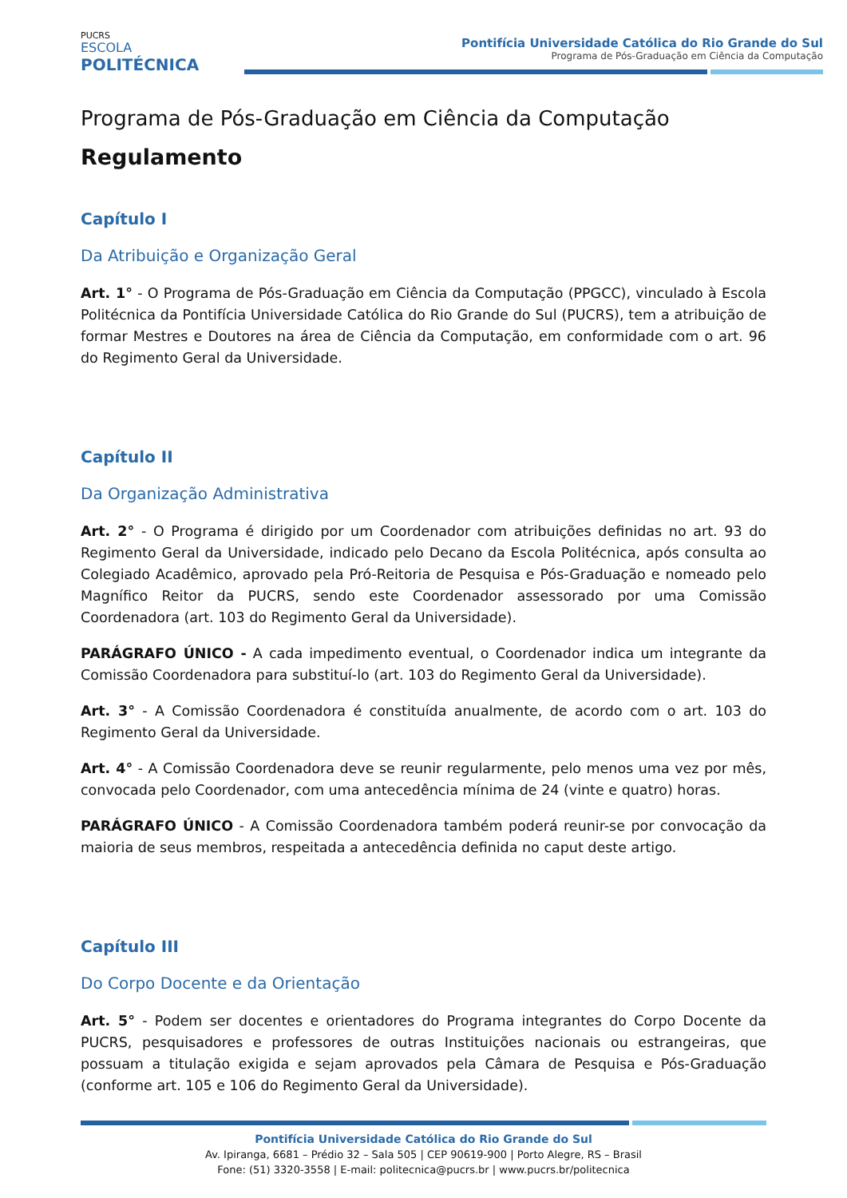PUCRS
ESCOLA
POLITÉCNICA
Pontifícia Universidade Católica do Rio Grande do Sul
Programa de Pós-Graduação em Ciência da Computação
Programa de Pós-Graduação em Ciência da Computação
Regulamento
Capítulo I
Da Atribuição e Organização Geral
Art. 1° - O Programa de Pós-Graduação em Ciência da Computação (PPGCC), vinculado à Escola Politécnica da Pontifícia Universidade Católica do Rio Grande do Sul (PUCRS), tem a atribuição de formar Mestres e Doutores na área de Ciência da Computação, em conformidade com o art. 96 do Regimento Geral da Universidade.
Capítulo II
Da Organização Administrativa
Art. 2° - O Programa é dirigido por um Coordenador com atribuições definidas no art. 93 do Regimento Geral da Universidade, indicado pelo Decano da Escola Politécnica, após consulta ao Colegiado Acadêmico, aprovado pela Pró-Reitoria de Pesquisa e Pós-Graduação e nomeado pelo Magnífico Reitor da PUCRS, sendo este Coordenador assessorado por uma Comissão Coordenadora (art. 103 do Regimento Geral da Universidade).
PARÁGRAFO ÚNICO - A cada impedimento eventual, o Coordenador indica um integrante da Comissão Coordenadora para substituí-lo (art. 103 do Regimento Geral da Universidade).
Art. 3° - A Comissão Coordenadora é constituída anualmente, de acordo com o art. 103 do Regimento Geral da Universidade.
Art. 4° - A Comissão Coordenadora deve se reunir regularmente, pelo menos uma vez por mês, convocada pelo Coordenador, com uma antecedência mínima de 24 (vinte e quatro) horas.
PARÁGRAFO ÚNICO - A Comissão Coordenadora também poderá reunir-se por convocação da maioria de seus membros, respeitada a antecedência definida no caput deste artigo.
Capítulo III
Do Corpo Docente e da Orientação
Art. 5° - Podem ser docentes e orientadores do Programa integrantes do Corpo Docente da PUCRS, pesquisadores e professores de outras Instituições nacionais ou estrangeiras, que possuam a titulação exigida e sejam aprovados pela Câmara de Pesquisa e Pós-Graduação (conforme art. 105 e 106 do Regimento Geral da Universidade).
Pontifícia Universidade Católica do Rio Grande do Sul
Av. Ipiranga, 6681 – Prédio 32 – Sala 505 | CEP 90619-900 | Porto Alegre, RS – Brasil
Fone: (51) 3320-3558 | E-mail: politecnica@pucrs.br | www.pucrs.br/politecnica